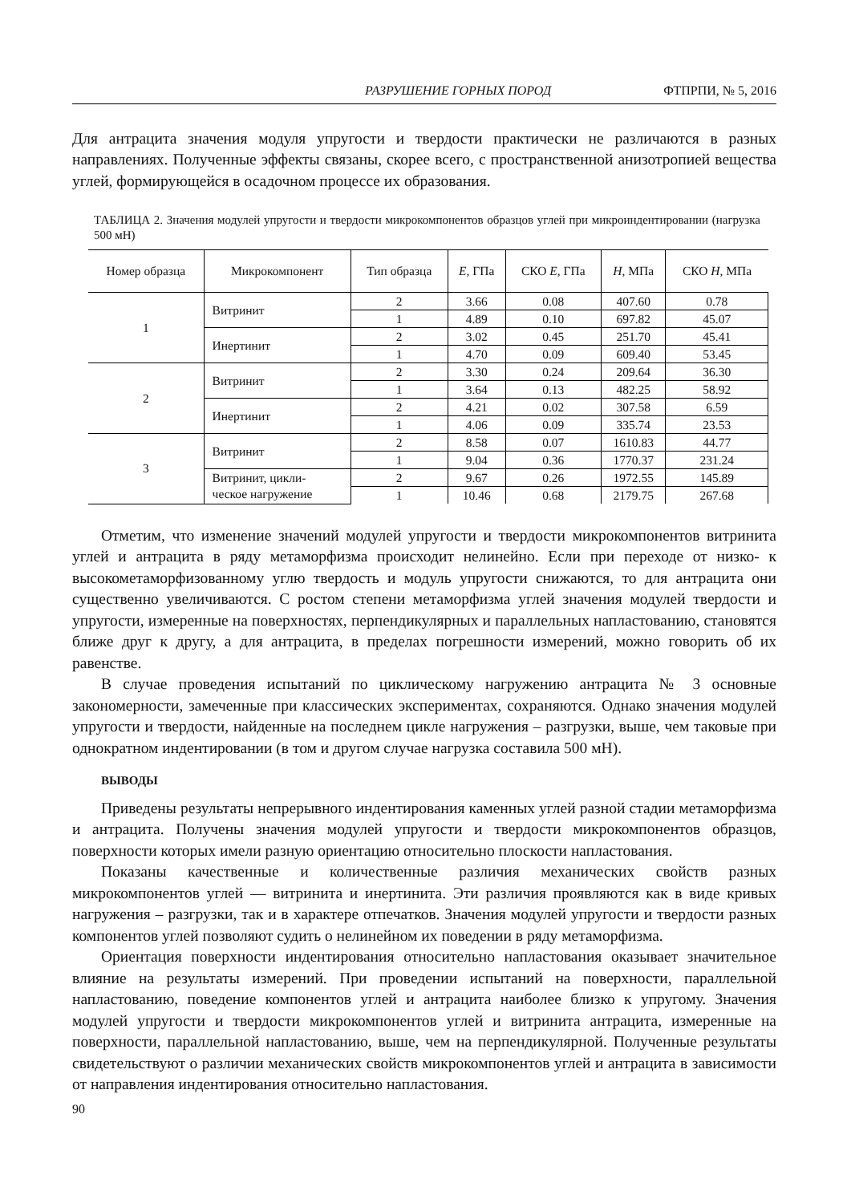РАЗРУШЕНИЕ ГОРНЫХ ПОРОД ФТПРПИ, № 5, 2016
Для антрацита значения модуля упругости и твердости практически не различаются в разных направлениях. Полученные эффекты связаны, скорее всего, с пространственной анизотропией вещества углей, формирующейся в осадочном процессе их образования.
ТАБЛИЦА 2. Значения модулей упругости и твердости микрокомпонентов образцов углей при микроиндентировании (нагрузка 500 мН)
| Номер образца | Микрокомпонент | Тип образца | E , ГПа | СКО E , ГПа | H , МПа | СКО H , МПа |
| --- | --- | --- | --- | --- | --- | --- |
| 1 | Витринит | 2 | 3.66 | 0.08 | 407.60 | 0.78 |
| | | 1 | 4.89 | 0.10 | 697.82 | 45.07 |
| | Инертинит | 2 | 3.02 | 0.45 | 251.70 | 45.41 |
| | | 1 | 4.70 | 0.09 | 609.40 | 53.45 |
| 2 | Витринит | 2 | 3.30 | 0.24 | 209.64 | 36.30 |
| | | 1 | 3.64 | 0.13 | 482.25 | 58.92 |
| | Инертинит | 2 | 4.21 | 0.02 | 307.58 | 6.59 |
| | | 1 | 4.06 | 0.09 | 335.74 | 23.53 |
| 3 | Витринит | 2 | 8.58 | 0.07 | 1610.83 | 44.77 |
| | | 1 | 9.04 | 0.36 | 1770.37 | 231.24 |
| | Витринит, цикли- ческое нагружение | 2 | 9.67 | 0.26 | 1972.55 | 145.89 |
| | | 1 | 10.46 | 0.68 | 2179.75 | 267.68 |
Отметим, что изменение значений модулей упругости и твердости микрокомпонентов витринита углей и антрацита в ряду метаморфизма происходит нелинейно. Если при переходе от низко- к высокометаморфизованному углю твердость и модуль упругости снижаются, то для антрацита они существенно увеличиваются. С ростом степени метаморфизма углей значения модулей твердости и упругости, измеренные на поверхностях, перпендикулярных и параллельных напластованию, становятся ближе друг к другу, а для антрацита, в пределах погрешности измерений, можно говорить об их равенстве.
В случае проведения испытаний по циклическому нагружению антрацита № 3 основные закономерности, замеченные при классических экспериментах, сохраняются. Однако значения модулей упругости и твердости, найденные на последнем цикле нагружения – разгрузки, выше, чем таковые при однократном индентировании (в том и другом случае нагрузка составила 500 мН).
ВЫВОДЫ
Приведены результаты непрерывного индентирования каменных углей разной стадии метаморфизма и антрацита. Получены значения модулей упругости и твердости микрокомпонентов образцов, поверхности которых имели разную ориентацию относительно плоскости напластования.
Показаны качественные и количественные различия механических свойств разных микрокомпонентов углей — витринита и инертинита. Эти различия проявляются как в виде кривых нагружения – разгрузки, так и в характере отпечатков. Значения модулей упругости и твердости разных компонентов углей позволяют судить о нелинейном их поведении в ряду метаморфизма.
Ориентация поверхности индентирования относительно напластования оказывает значительное влияние на результаты измерений. При проведении испытаний на поверхности, параллельной напластованию, поведение компонентов углей и антрацита наиболее близко к упругому. Значения модулей упругости и твердости микрокомпонентов углей и витринита антрацита, измеренные на поверхности, параллельной напластованию, выше, чем на перпендикулярной. Полученные результаты свидетельствуют о различии механических свойств микрокомпонентов углей и антрацита в зависимости от направления индентирования относительно напластования.
90